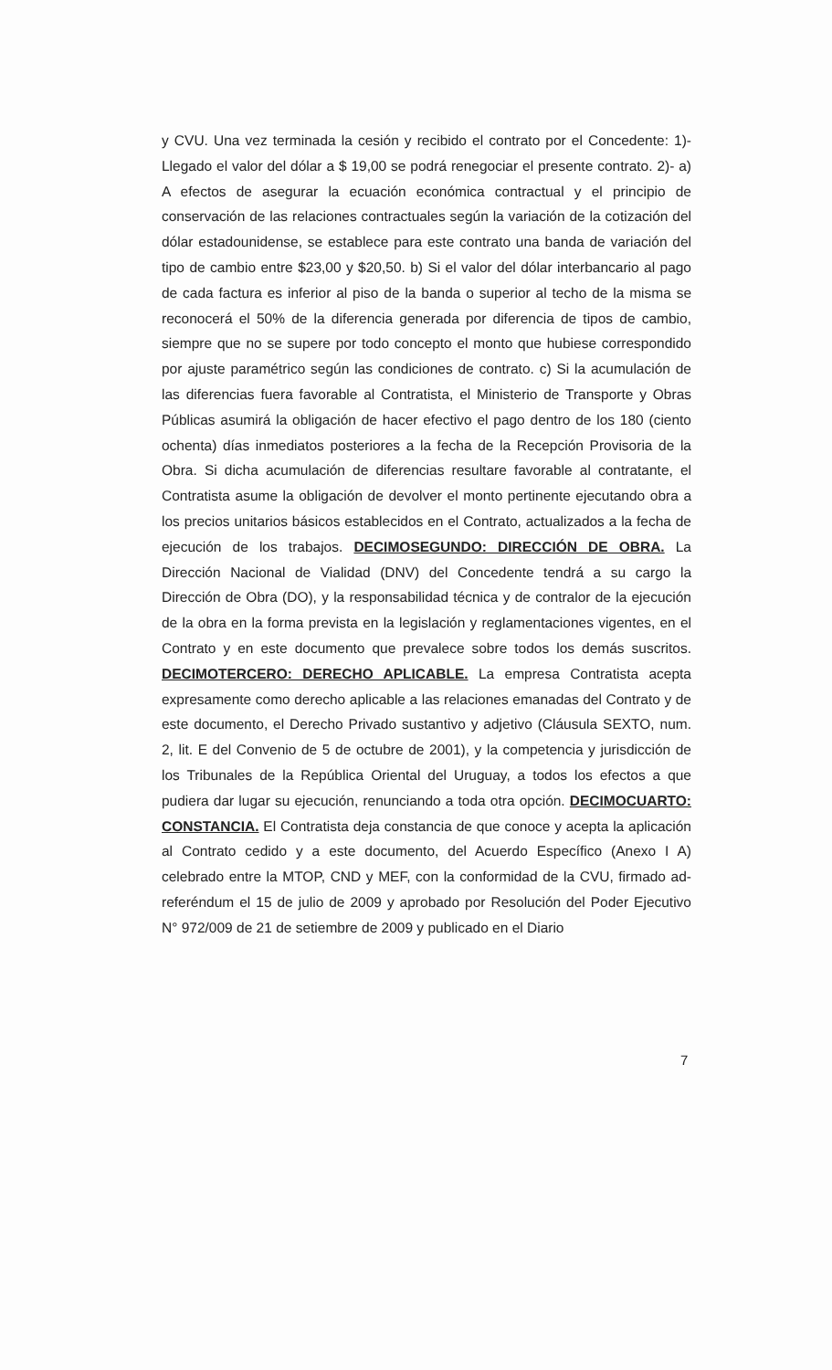y CVU. Una vez terminada la cesión y recibido el contrato por el Concedente: 1)- Llegado el valor del dólar a $ 19,00 se podrá renegociar el presente contrato. 2)- a) A efectos de asegurar la ecuación económica contractual y el principio de conservación de las relaciones contractuales según la variación de la cotización del dólar estadounidense, se establece para este contrato una banda de variación del tipo de cambio entre $23,00 y $20,50. b) Si el valor del dólar interbancario al pago de cada factura es inferior al piso de la banda o superior al techo de la misma se reconocerá el 50% de la diferencia generada por diferencia de tipos de cambio, siempre que no se supere por todo concepto el monto que hubiese correspondido por ajuste paramétrico según las condiciones de contrato. c) Si la acumulación de las diferencias fuera favorable al Contratista, el Ministerio de Transporte y Obras Públicas asumirá la obligación de hacer efectivo el pago dentro de los 180 (ciento ochenta) días inmediatos posteriores a la fecha de la Recepción Provisoria de la Obra. Si dicha acumulación de diferencias resultare favorable al contratante, el Contratista asume la obligación de devolver el monto pertinente ejecutando obra a los precios unitarios básicos establecidos en el Contrato, actualizados a la fecha de ejecución de los trabajos. DECIMOSEGUNDO: DIRECCIÓN DE OBRA. La Dirección Nacional de Vialidad (DNV) del Concedente tendrá a su cargo la Dirección de Obra (DO), y la responsabilidad técnica y de contralor de la ejecución de la obra en la forma prevista en la legislación y reglamentaciones vigentes, en el Contrato y en este documento que prevalece sobre todos los demás suscritos. DECIMOTERCERO: DERECHO APLICABLE. La empresa Contratista acepta expresamente como derecho aplicable a las relaciones emanadas del Contrato y de este documento, el Derecho Privado sustantivo y adjetivo (Cláusula SEXTO, num. 2, lit. E del Convenio de 5 de octubre de 2001), y la competencia y jurisdicción de los Tribunales de la República Oriental del Uruguay, a todos los efectos a que pudiera dar lugar su ejecución, renunciando a toda otra opción. DECIMOCUARTO: CONSTANCIA. El Contratista deja constancia de que conoce y acepta la aplicación al Contrato cedido y a este documento, del Acuerdo Específico (Anexo I A) celebrado entre la MTOP, CND y MEF, con la conformidad de la CVU, firmado ad-referéndum el 15 de julio de 2009 y aprobado por Resolución del Poder Ejecutivo N° 972/009 de 21 de setiembre de 2009 y publicado en el Diario
7